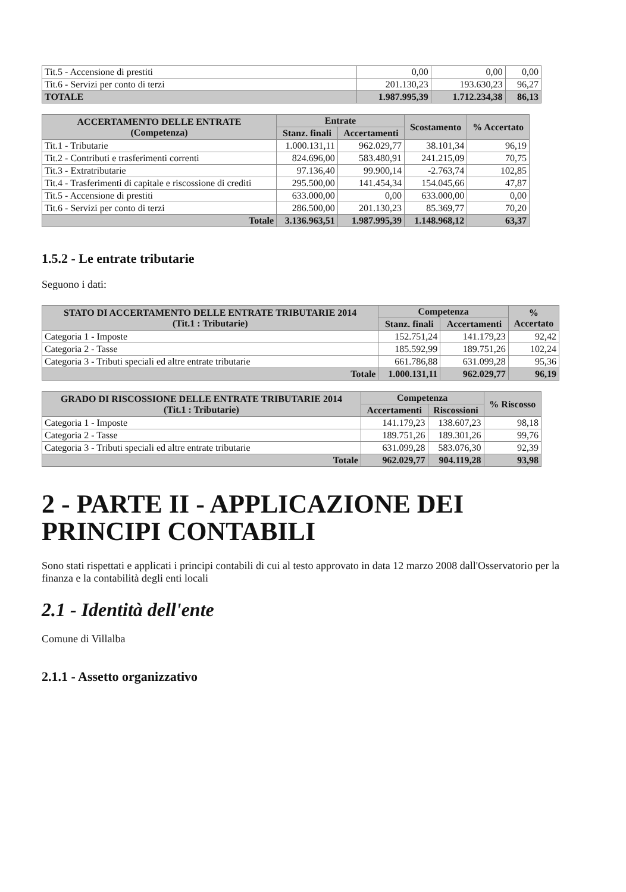| Tit.5 - Accensione di prestiti | 0,00 | 0,00 | 0,00 |
| Tit.6 - Servizi per conto di terzi | 201.130,23 | 193.630,23 | 96,27 |
| TOTALE | 1.987.995,39 | 1.712.234,38 | 86,13 |
| ACCERTAMENTO DELLE ENTRATE (Competenza) | Entrate | | Scostamento | % Accertato |
| --- | --- | --- | --- | --- |
| | Stanz. finali | Accertamenti | | |
| Tit.1 - Tributarie | 1.000.131,11 | 962.029,77 | 38.101,34 | 96,19 |
| Tit.2 - Contributi e trasferimenti correnti | 824.696,00 | 583.480,91 | 241.215,09 | 70,75 |
| Tit.3 - Extratributarie | 97.136,40 | 99.900,14 | -2.763,74 | 102,85 |
| Tit.4 - Trasferimenti di capitale e riscossione di crediti | 295.500,00 | 141.454,34 | 154.045,66 | 47,87 |
| Tit.5 - Accensione di prestiti | 633.000,00 | 0,00 | 633.000,00 | 0,00 |
| Tit.6 - Servizi per conto di terzi | 286.500,00 | 201.130,23 | 85.369,77 | 70,20 |
| Totale | 3.136.963,51 | 1.987.995,39 | 1.148.968,12 | 63,37 |
1.5.2 - Le entrate tributarie
Seguono i dati:
| STATO DI ACCERTAMENTO DELLE ENTRATE TRIBUTARIE 2014 (Tit.1 : Tributarie) | Competenza | | % Accertato |
| --- | --- | --- | --- |
| | Stanz. finali | Accertamenti | |
| Categoria 1 - Imposte | 152.751,24 | 141.179,23 | 92,42 |
| Categoria 2 - Tasse | 185.592,99 | 189.751,26 | 102,24 |
| Categoria 3 - Tributi speciali ed altre entrate tributarie | 661.786,88 | 631.099,28 | 95,36 |
| Totale | 1.000.131,11 | 962.029,77 | 96,19 |
| GRADO DI RISCOSSIONE DELLE ENTRATE TRIBUTARIE 2014 (Tit.1 : Tributarie) | Competenza | | % Riscosso |
| --- | --- | --- | --- |
| | Accertamenti | Riscossioni | |
| Categoria 1 - Imposte | 141.179,23 | 138.607,23 | 98,18 |
| Categoria 2 - Tasse | 189.751,26 | 189.301,26 | 99,76 |
| Categoria 3 - Tributi speciali ed altre entrate tributarie | 631.099,28 | 583.076,30 | 92,39 |
| Totale | 962.029,77 | 904.119,28 | 93,98 |
2 - PARTE II - APPLICAZIONE DEI
PRINCIPI CONTABILI
Sono stati rispettati e applicati i principi contabili di cui al testo approvato in data 12 marzo 2008 dall'Osservatorio per la finanza e la contabilità degli enti locali
2.1 - Identità dell'ente
Comune di Villalba
2.1.1 - Assetto organizzativo